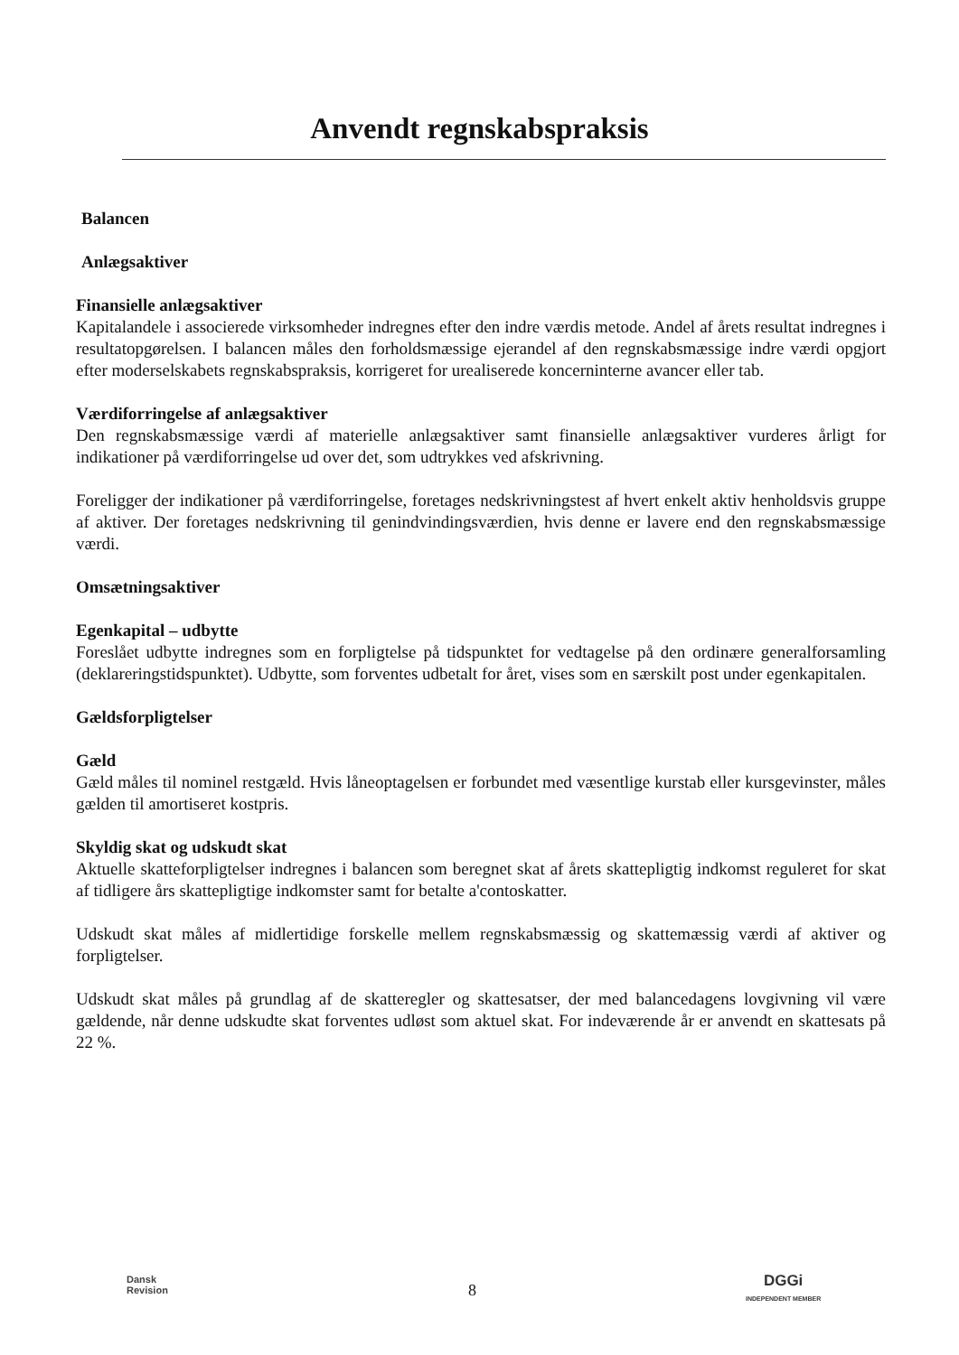Anvendt regnskabspraksis
Balancen
Anlægsaktiver
Finansielle anlægsaktiver
Kapitalandele i associerede virksomheder indregnes efter den indre værdis metode. Andel af årets resultat indregnes i resultatopgørelsen. I balancen måles den forholdsmæssige ejerandel af den regnskabsmæssige indre værdi opgjort efter moderselskabets regnskabspraksis, korrigeret for urealiserede koncerninterne avancer eller tab.
Værdiforringelse af anlægsaktiver
Den regnskabsmæssige værdi af materielle anlægsaktiver samt finansielle anlægsaktiver vurderes årligt for indikationer på værdiforringelse ud over det, som udtrykkes ved afskrivning.
Foreligger der indikationer på værdiforringelse, foretages nedskrivningstest af hvert enkelt aktiv henholdsvis gruppe af aktiver. Der foretages nedskrivning til genindvindingsværdien, hvis denne er lavere end den regnskabsmæssige værdi.
Omsætningsaktiver
Egenkapital – udbytte
Foreslået udbytte indregnes som en forpligtelse på tidspunktet for vedtagelse på den ordinære generalforsamling (deklareringstidspunktet). Udbytte, som forventes udbetalt for året, vises som en særskilt post under egenkapitalen.
Gældsforpligtelser
Gæld
Gæld måles til nominel restgæld. Hvis låneoptagelsen er forbundet med væsentlige kurstab eller kursgevinster, måles gælden til amortiseret kostpris.
Skyldig skat og udskudt skat
Aktuelle skatteforpligtelser indregnes i balancen som beregnet skat af årets skattepligtig indkomst reguleret for skat af tidligere års skattepligtige indkomster samt for betalte a'contoskatter.
Udskudt skat måles af midlertidige forskelle mellem regnskabsmæssig og skattemæssig værdi af aktiver og forpligtelser.
Udskudt skat måles på grundlag af de skatteregler og skattesatser, der med balancedagens lovgivning vil være gældende, når denne udskudte skat forventes udløst som aktuel skat. For indeværende år er anvendt en skattesats på 22 %.
Dansk
Revision
8
DGGi
INDEPENDENT MEMBER